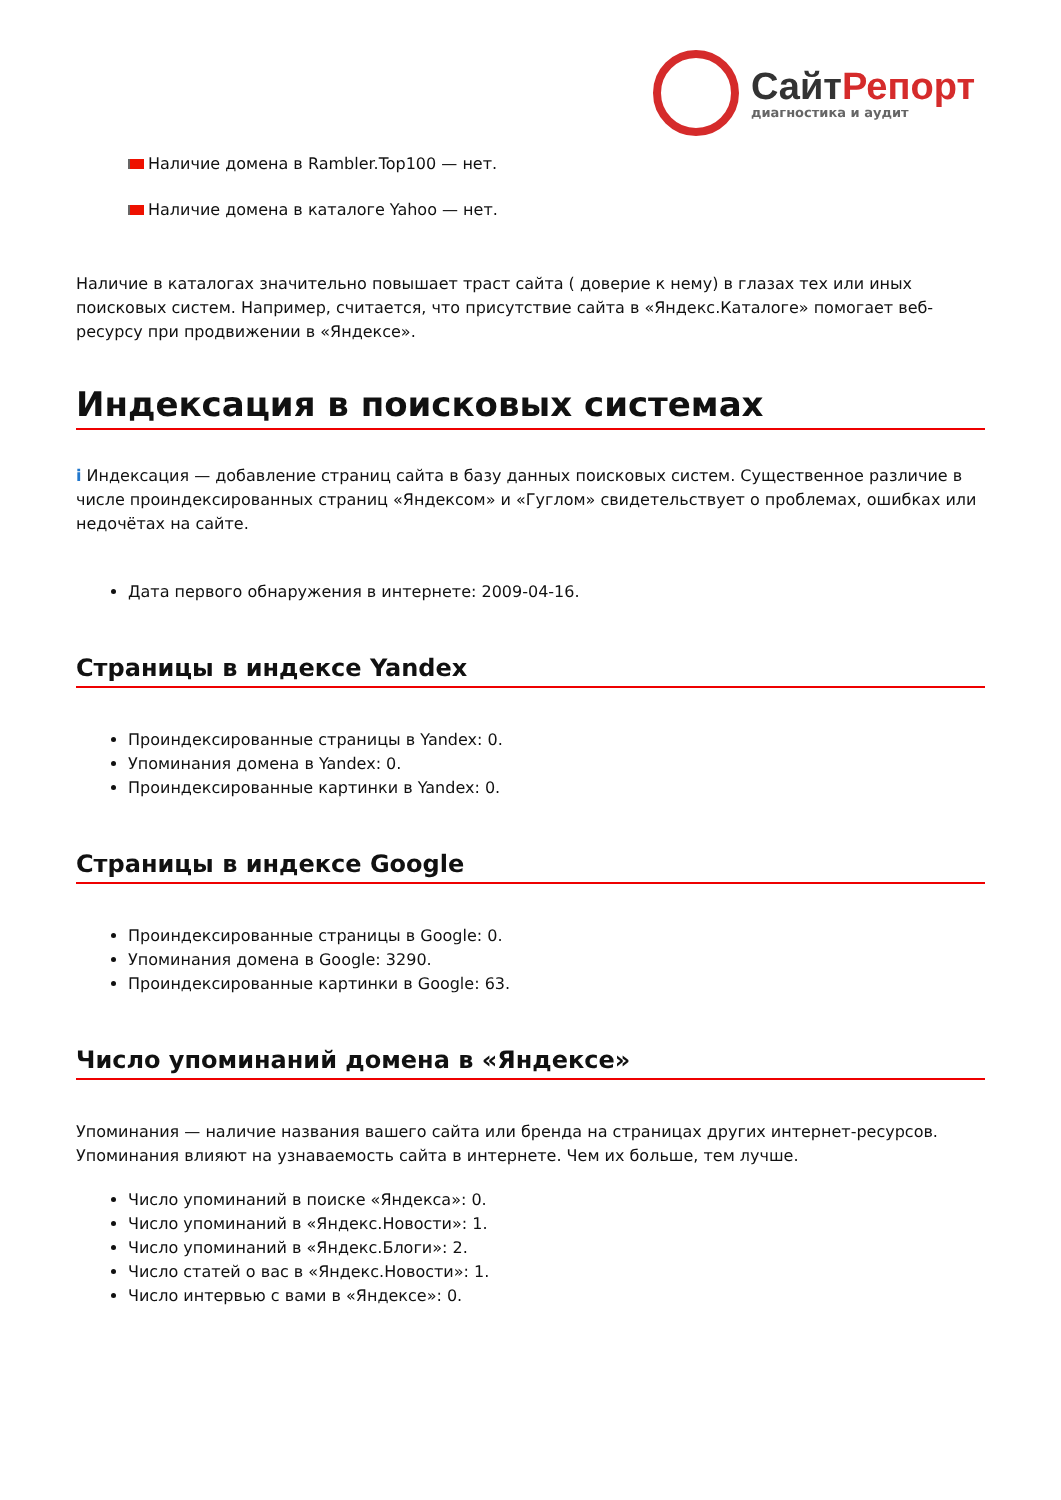СайтРепорт
диагностика и аудит
Наличие домена в Rambler.Top100 — нет.
Наличие домена в каталоге Yahoo — нет.
Наличие в каталогах значительно повышает траст сайта ( доверие к нему) в глазах тех или иных поисковых систем. Например, считается, что присутствие сайта в «Яндекс.Каталоге» помогает веб-ресурсу при продвижении в «Яндексе».
Индексация в поисковых системах
i Индексация — добавление страниц сайта в базу данных поисковых систем. Существенное различие в числе проиндексированных страниц «Яндексом» и «Гуглом» свидетельствует о проблемах, ошибках или недочётах на сайте.
Дата первого обнаружения в интернете: 2009-04-16.
Страницы в индексе Yandex
Проиндексированные страницы в Yandex: 0.
Упоминания домена в Yandex: 0.
Проиндексированные картинки в Yandex: 0.
Страницы в индексе Google
Проиндексированные страницы в Google: 0.
Упоминания домена в Google: 3290.
Проиндексированные картинки в Google: 63.
Число упоминаний домена в «Яндексе»
Упоминания — наличие названия вашего сайта или бренда на страницах других интернет-ресурсов. Упоминания влияют на узнаваемость сайта в интернете. Чем их больше, тем лучше.
Число упоминаний в поиске «Яндекса»: 0.
Число упоминаний в «Яндекс.Новости»: 1.
Число упоминаний в «Яндекс.Блоги»: 2.
Число статей о вас в «Яндекс.Новости»: 1.
Число интервью с вами в «Яндексе»: 0.